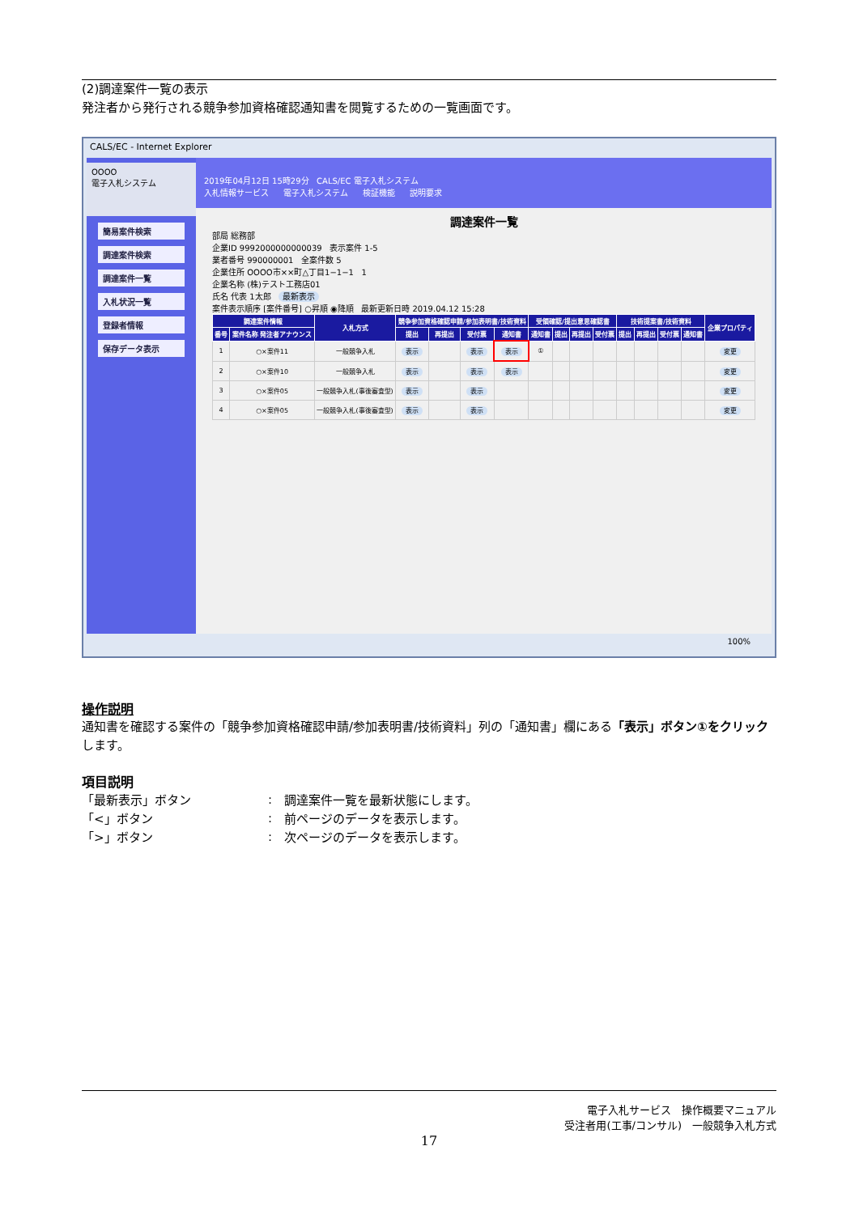(2)調達案件一覧の表示
発注者から発行される競争参加資格確認通知書を閲覧するための一覧画面です。
CALS/EC - Internet Explorer
OOOO
電子入札システム
簡易案件検索
調達案件検索
調達案件一覧
入札状況一覧
登録者情報
保存データ表示
2019年04月12日 15時29分 CALS/EC 電子入札システム
入札情報サービス 電子入札システム 検証機能 説明要求
調達案件一覧
部局 総務部
企業ID 9992000000000039 表示案件 1-5
業者番号 990000001 全案件数 5
企業住所 OOOO市××町△丁目1−1−1 1
企業名称 (株)テスト工務店01
氏名 代表 1太郎 最新表示
案件表示順序 [案件番号] ○昇順 ◉降順 最新更新日時 2019.04.12 15:28
| 調達案件情報 | | 入札方式 | 競争参加資格確認申請/参加表明書/技術資料 | | | | 受領確認/提出意思確認書 | | | | 技術提案書/技術資料 | | | | 企業プロパティ |
| --- | --- | --- | --- | --- | --- | --- | --- | --- | --- | --- | --- | --- | --- | --- | --- |
| 番号 | 案件名称 発注者アナウンス | | 提出 | 再提出 | 受付票 | 通知書 | 通知書 | 提出 | 再提出 | 受付票 | 提出 | 再提出 | 受付票 | 通知書 | |
| 1 | ○×案件11 | 一般競争入札 | 表示 | | 表示 | 表示 | ① | | | | | | | | 変更 |
| 2 | ○×案件10 | 一般競争入札 | 表示 | | 表示 | 表示 | | | | | | | | | 変更 |
| 3 | ○×案件05 | 一般競争入札(事後審査型) | 表示 | | 表示 | | | | | | | | | | 変更 |
| 4 | ○×案件05 | 一般競争入札(事後審査型) | 表示 | | 表示 | | | | | | | | | | 変更 |
100%
操作説明
通知書を確認する案件の「競争参加資格確認申請/参加表明書/技術資料」列の「通知書」欄にある「表示」ボタン①をクリックします。
項目説明
| 「最新表示」ボタン | : | 調達案件一覧を最新状態にします。 |
| 「<」ボタン | : | 前ページのデータを表示します。 |
| 「>」ボタン | : | 次ページのデータを表示します。 |
電子入札サービス　操作概要マニュアル
受注者用(工事/コンサル)　一般競争入札方式
17